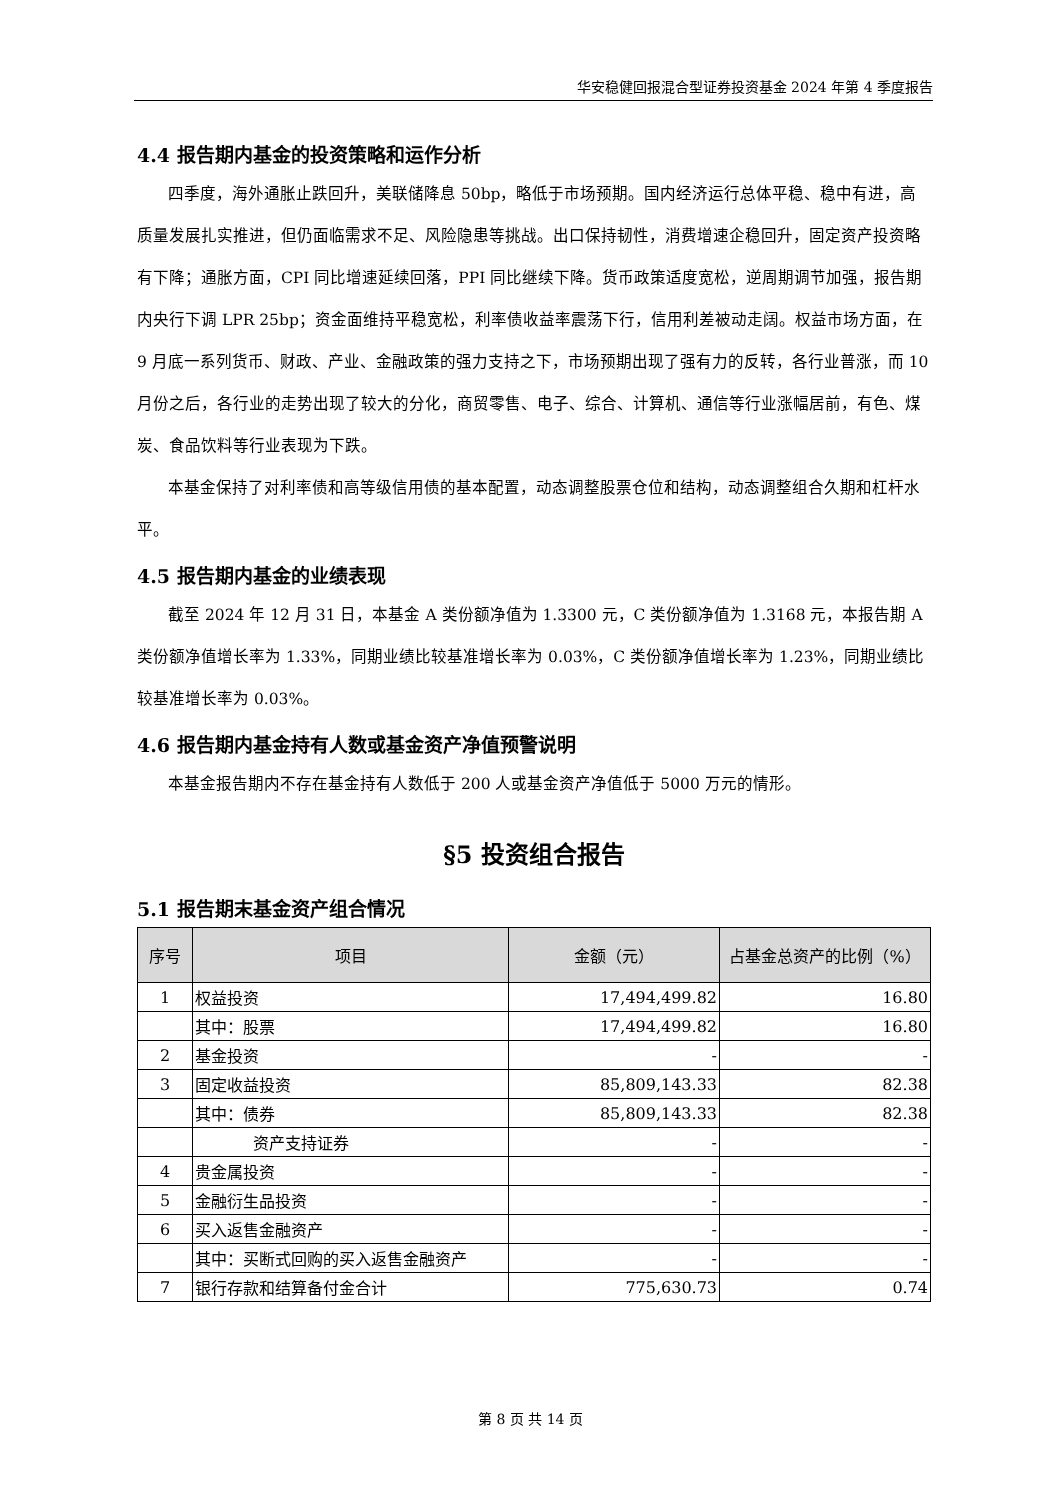华安稳健回报混合型证券投资基金 2024 年第 4 季度报告
4.4 报告期内基金的投资策略和运作分析
四季度，海外通胀止跌回升，美联储降息 50bp，略低于市场预期。国内经济运行总体平稳、稳中有进，高质量发展扎实推进，但仍面临需求不足、风险隐患等挑战。出口保持韧性，消费增速企稳回升，固定资产投资略有下降；通胀方面，CPI 同比增速延续回落，PPI 同比继续下降。货币政策适度宽松，逆周期调节加强，报告期内央行下调 LPR 25bp；资金面维持平稳宽松，利率债收益率震荡下行，信用利差被动走阔。权益市场方面，在 9 月底一系列货币、财政、产业、金融政策的强力支持之下，市场预期出现了强有力的反转，各行业普涨，而 10 月份之后，各行业的走势出现了较大的分化，商贸零售、电子、综合、计算机、通信等行业涨幅居前，有色、煤炭、食品饮料等行业表现为下跌。
本基金保持了对利率债和高等级信用债的基本配置，动态调整股票仓位和结构，动态调整组合久期和杠杆水平。
4.5 报告期内基金的业绩表现
截至 2024 年 12 月 31 日，本基金 A 类份额净值为 1.3300 元，C 类份额净值为 1.3168 元，本报告期 A 类份额净值增长率为 1.33%，同期业绩比较基准增长率为 0.03%，C 类份额净值增长率为 1.23%，同期业绩比较基准增长率为 0.03%。
4.6 报告期内基金持有人数或基金资产净值预警说明
本基金报告期内不存在基金持有人数低于 200 人或基金资产净值低于 5000 万元的情形。
§5 投资组合报告
5.1 报告期末基金资产组合情况
| 序号 | 项目 | 金额（元） | 占基金总资产的比例（%） |
| --- | --- | --- | --- |
| 1 | 权益投资 | 17,494,499.82 | 16.80 |
| | 其中：股票 | 17,494,499.82 | 16.80 |
| 2 | 基金投资 | - | - |
| 3 | 固定收益投资 | 85,809,143.33 | 82.38 |
| | 其中：债券 | 85,809,143.33 | 82.38 |
| | 资产支持证券 | - | - |
| 4 | 贵金属投资 | - | - |
| 5 | 金融衍生品投资 | - | - |
| 6 | 买入返售金融资产 | - | - |
| | 其中：买断式回购的买入返售金融资产 | - | - |
| 7 | 银行存款和结算备付金合计 | 775,630.73 | 0.74 |
第 8 页 共 14 页